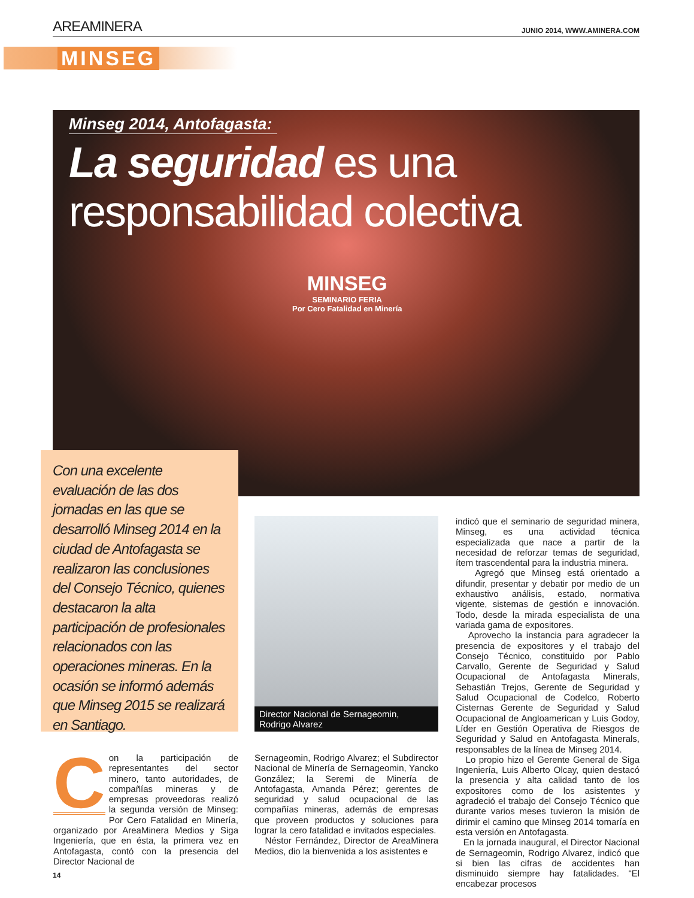AREAMINERA
JUNIO 2014, WWW.AMINERA.COM
MINSEG
Minseg 2014, Antofagasta:
La seguridad es una
responsabilidad colectiva
MINSEG
SEMINARIO FERIA
Por Cero Fatalidad en Minería
Con una excelente evaluación de las dos jornadas en las que se desarrolló Minseg 2014 en la ciudad de Antofagasta se realizaron las conclusiones del Consejo Técnico, quienes destacaron la alta participación de profesionales relacionados con las operaciones mineras. En la ocasión se informó además que Minseg 2015 se realizará en Santiago.
Director Nacional de Sernageomin,
Rodrigo Alvarez
Con la participación de representantes del sector minero, tanto autoridades, de compañías mineras y de empresas proveedoras realizó la segunda versión de Minseg: Por Cero Fatalidad en Minería, organizado por AreaMinera Medios y Siga Ingeniería, que en ésta, la primera vez en Antofagasta, contó con la presencia del Director Nacional de
Sernageomin, Rodrigo Alvarez; el Subdirector Nacional de Minería de Sernageomin, Yancko González; la Seremi de Minería de Antofagasta, Amanda Pérez; gerentes de seguridad y salud ocupacional de las compañías mineras, además de empresas que proveen productos y soluciones para lograr la cero fatalidad e invitados especiales.
Néstor Fernández, Director de AreaMinera Medios, dio la bienvenida a los asistentes e
indicó que el seminario de seguridad minera, Minseg, es una actividad técnica especializada que nace a partir de la necesidad de reforzar temas de seguridad, ítem trascendental para la industria minera.
Agregó que Minseg está orientado a difundir, presentar y debatir por medio de un exhaustivo análisis, estado, normativa vigente, sistemas de gestión e innovación. Todo, desde la mirada especialista de una variada gama de expositores.
Aprovecho la instancia para agradecer la presencia de expositores y el trabajo del Consejo Técnico, constituido por Pablo Carvallo, Gerente de Seguridad y Salud Ocupacional de Antofagasta Minerals, Sebastián Trejos, Gerente de Seguridad y Salud Ocupacional de Codelco, Roberto Cisternas Gerente de Seguridad y Salud Ocupacional de Angloamerican y Luis Godoy, Líder en Gestión Operativa de Riesgos de Seguridad y Salud en Antofagasta Minerals, responsables de la línea de Minseg 2014.
Lo propio hizo el Gerente General de Siga Ingeniería, Luis Alberto Olcay, quien destacó la presencia y alta calidad tanto de los expositores como de los asistentes y agradeció el trabajo del Consejo Técnico que durante varios meses tuvieron la misión de dirimir el camino que Minseg 2014 tomaría en esta versión en Antofagasta.
En la jornada inaugural, el Director Nacional de Sernageomin, Rodrigo Alvarez, indicó que si bien las cifras de accidentes han disminuido siempre hay fatalidades. “El encabezar procesos
14